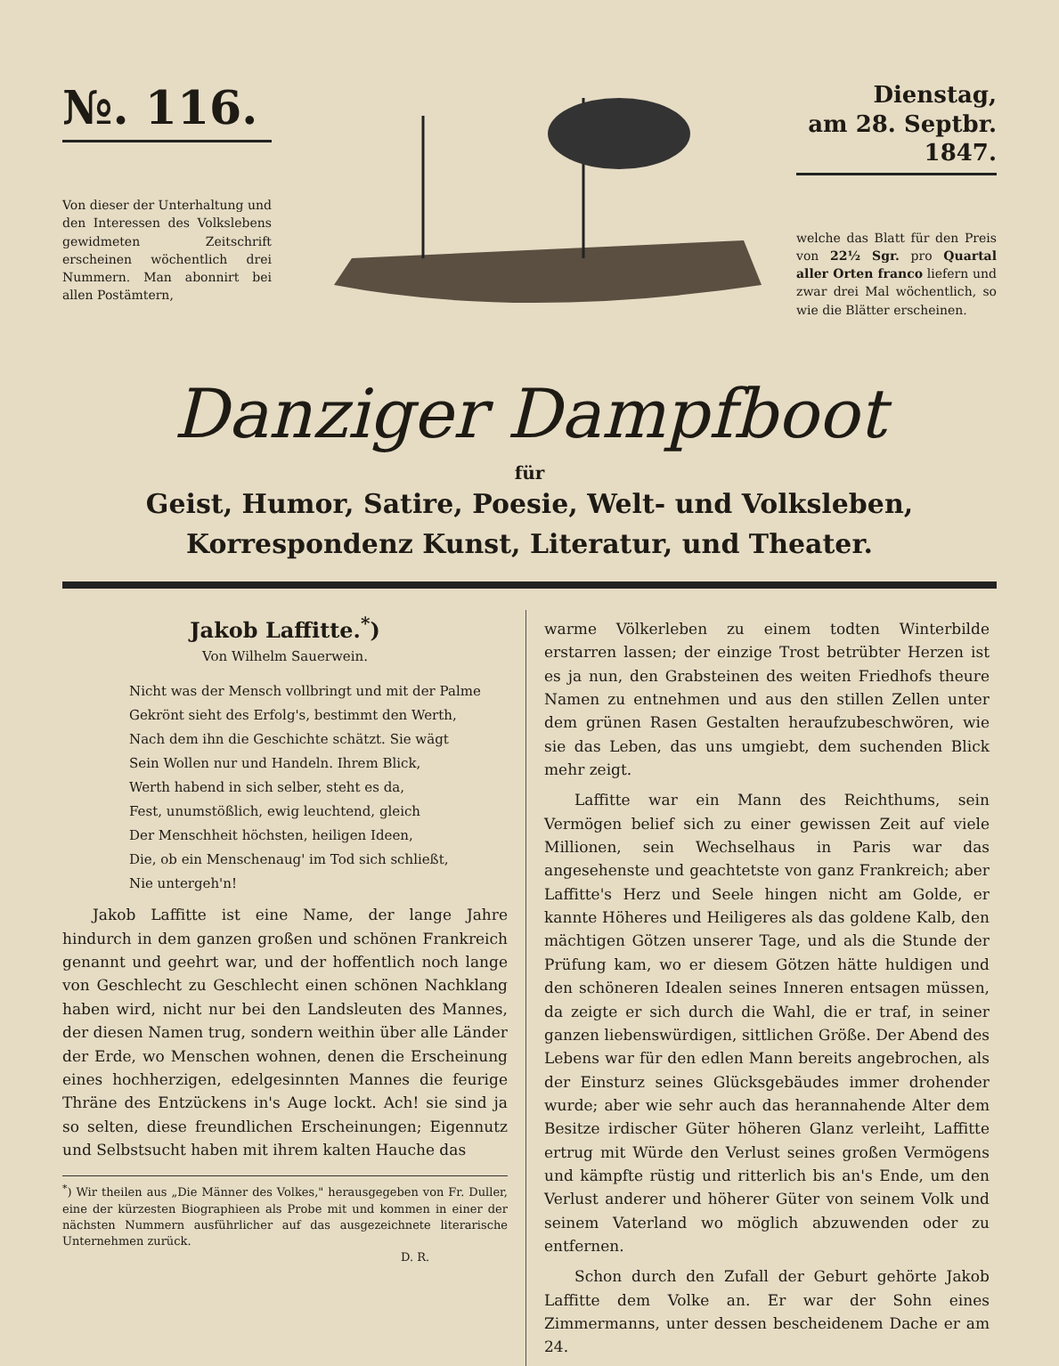№. 116.
Von dieser der Unterhaltung und den Interessen des Volkslebens gewidmeten Zeitschrift erscheinen wöchentlich drei Nummern. Man abonnirt bei allen Postämtern,
Dienstag,
am 28. Septbr.
1847.
welche das Blatt für den Preis von 22½ Sgr. pro Quartal aller Orten franco liefern und zwar drei Mal wöchentlich, so wie die Blätter erscheinen.
Danziger Dampfboot
für
Geist, Humor, Satire, Poesie, Welt- und Volksleben,
Korrespondenz Kunst, Literatur, und Theater.
Jakob Laffitte.<sup>*</sup>)
Von Wilhelm Sauerwein.
Nicht was der Mensch vollbringt und mit der Palme
Gekrönt sieht des Erfolg's, bestimmt den Werth,
Nach dem ihn die Geschichte schätzt. Sie wägt
Sein Wollen nur und Handeln. Ihrem Blick,
Werth habend in sich selber, steht es da,
Fest, unumstößlich, ewig leuchtend, gleich
Der Menschheit höchsten, heiligen Ideen,
Die, ob ein Menschenaug' im Tod sich schließt,
Nie untergeh'n!
Jakob Laffitte ist eine Name, der lange Jahre hindurch in dem ganzen großen und schönen Frankreich genannt und geehrt war, und der hoffentlich noch lange von Geschlecht zu Geschlecht einen schönen Nachklang haben wird, nicht nur bei den Landsleuten des Mannes, der diesen Namen trug, sondern weithin über alle Länder der Erde, wo Menschen wohnen, denen die Erscheinung eines hochherzigen, edelgesinnten Mannes die feurige Thräne des Entzückens in's Auge lockt. Ach! sie sind ja so selten, diese freundlichen Erscheinungen; Eigennutz und Selbstsucht haben mit ihrem kalten Hauche das
<sup>*</sup>) Wir theilen aus „Die Männer des Volkes," herausgegeben von Fr. Duller, eine der kürzesten Biographieen als Probe mit und kommen in einer der nächsten Nummern ausführlicher auf das ausgezeichnete literarische Unternehmen zurück.
D. R.
warme Völkerleben zu einem todten Winterbilde erstarren lassen; der einzige Trost betrübter Herzen ist es ja nun, den Grabsteinen des weiten Friedhofs theure Namen zu entnehmen und aus den stillen Zellen unter dem grünen Rasen Gestalten heraufzubeschwören, wie sie das Leben, das uns umgiebt, dem suchenden Blick mehr zeigt.
Laffitte war ein Mann des Reichthums, sein Vermögen belief sich zu einer gewissen Zeit auf viele Millionen, sein Wechselhaus in Paris war das angesehenste und geachtetste von ganz Frankreich; aber Laffitte's Herz und Seele hingen nicht am Golde, er kannte Höheres und Heiligeres als das goldene Kalb, den mächtigen Götzen unserer Tage, und als die Stunde der Prüfung kam, wo er diesem Götzen hätte huldigen und den schöneren Idealen seines Inneren entsagen müssen, da zeigte er sich durch die Wahl, die er traf, in seiner ganzen liebenswürdigen, sittlichen Größe. Der Abend des Lebens war für den edlen Mann bereits angebrochen, als der Einsturz seines Glücksgebäudes immer drohender wurde; aber wie sehr auch das herannahende Alter dem Besitze irdischer Güter höheren Glanz verleiht, Laffitte ertrug mit Würde den Verlust seines großen Vermögens und kämpfte rüstig und ritterlich bis an's Ende, um den Verlust anderer und höherer Güter von seinem Volk und seinem Vaterland wo möglich abzuwenden oder zu entfernen.
Schon durch den Zufall der Geburt gehörte Jakob Laffitte dem Volke an. Er war der Sohn eines Zimmermanns, unter dessen bescheidenem Dache er am 24.